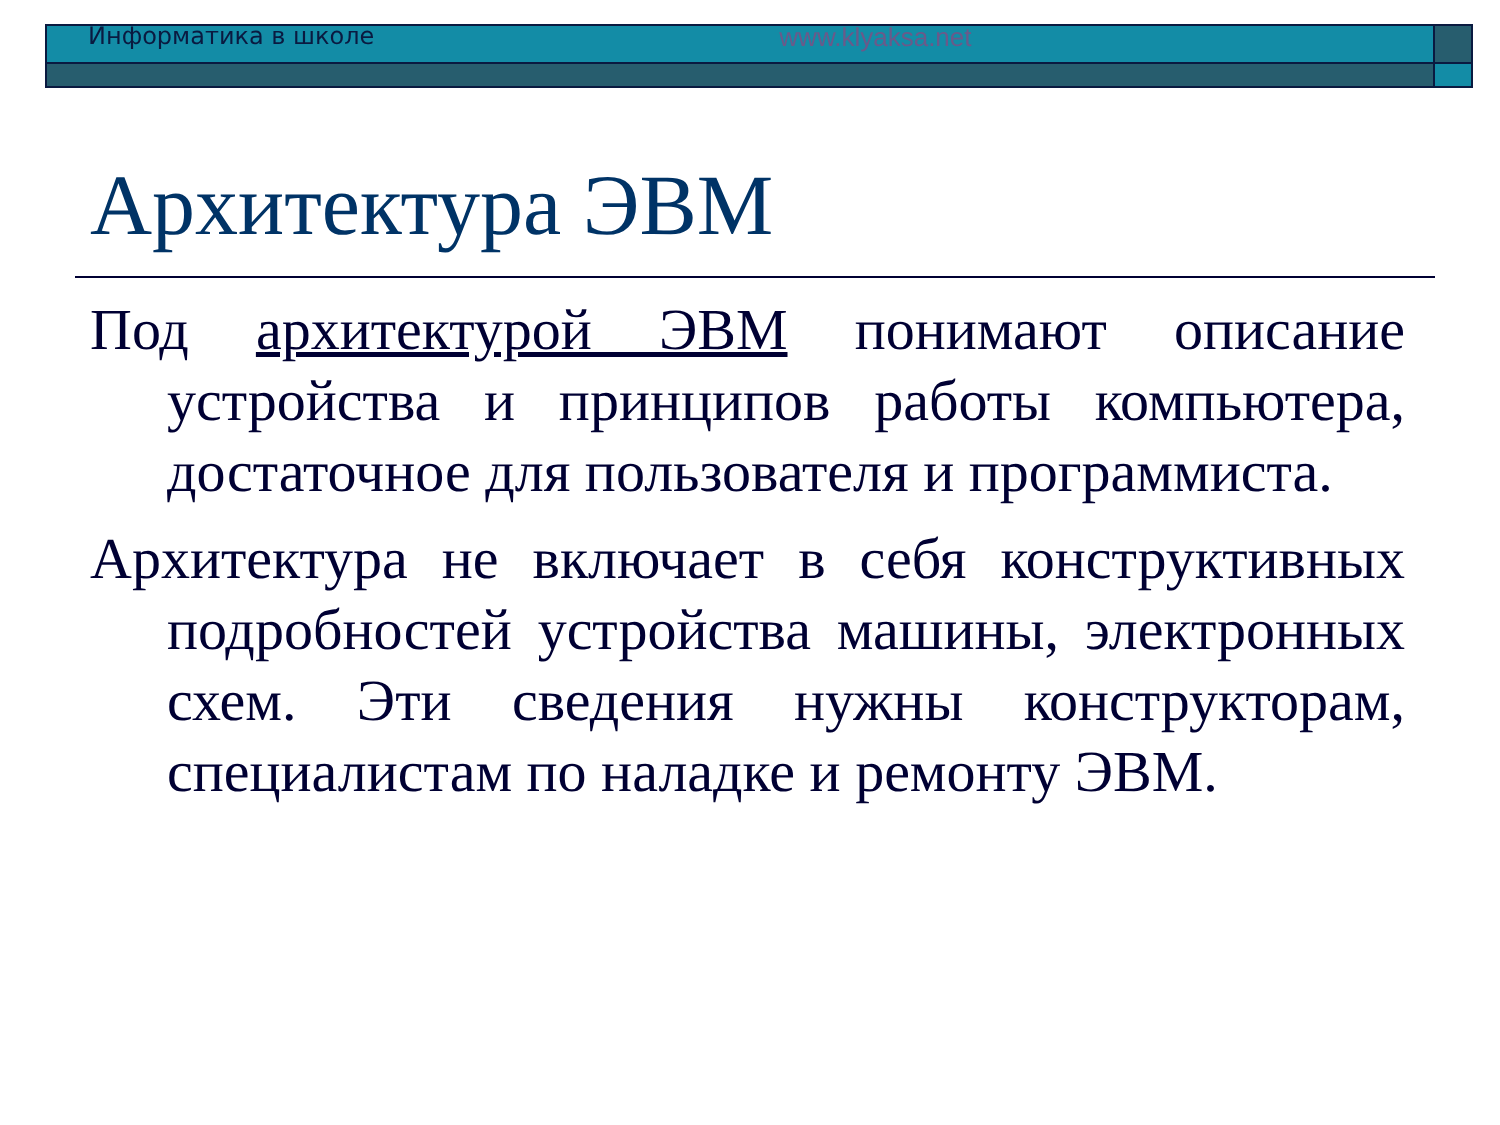Информатика в школе www.klyaksa.net
Архитектура ЭВМ
Под архитектурой ЭВМ понимают описание устройства и принципов работы компьютера, достаточное для пользователя и программиста.
Архитектура не включает в себя конструктивных подробностей устройства машины, электронных схем. Эти сведения нужны конструкторам, специалистам по наладке и ремонту ЭВМ.